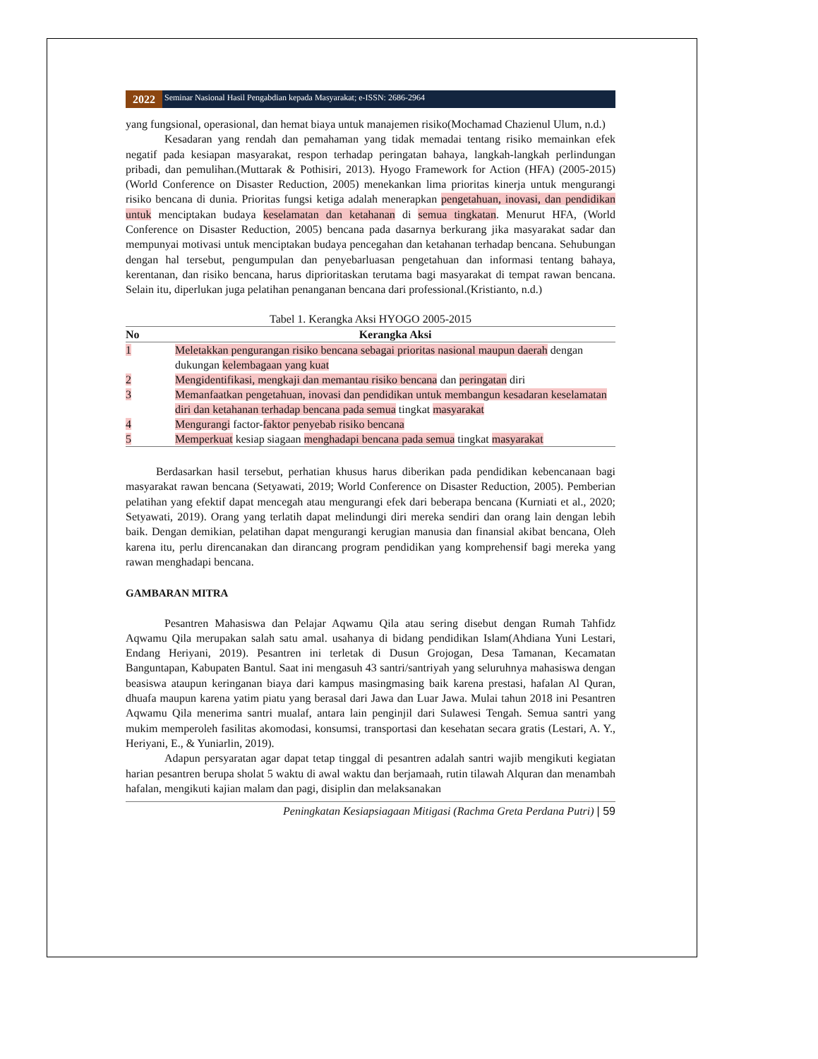2022
Seminar Nasional Hasil Pengabdian kepada Masyarakat; e-ISSN: 2686-2964
yang fungsional, operasional, dan hemat biaya untuk manajemen risiko(Mochamad Chazienul Ulum, n.d.)
Kesadaran yang rendah dan pemahaman yang tidak memadai tentang risiko memainkan efek negatif pada kesiapan masyarakat, respon terhadap peringatan bahaya, langkah-langkah perlindungan pribadi, dan pemulihan.(Muttarak & Pothisiri, 2013). Hyogo Framework for Action (HFA) (2005-2015) (World Conference on Disaster Reduction, 2005) menekankan lima prioritas kinerja untuk mengurangi risiko bencana di dunia. Prioritas fungsi ketiga adalah menerapkan pengetahuan, inovasi, dan pendidikan untuk menciptakan budaya keselamatan dan ketahanan di semua tingkatan. Menurut HFA, (World Conference on Disaster Reduction, 2005) bencana pada dasarnya berkurang jika masyarakat sadar dan mempunyai motivasi untuk menciptakan budaya pencegahan dan ketahanan terhadap bencana. Sehubungan dengan hal tersebut, pengumpulan dan penyebarluasan pengetahuan dan informasi tentang bahaya, kerentanan, dan risiko bencana, harus diprioritaskan terutama bagi masyarakat di tempat rawan bencana. Selain itu, diperlukan juga pelatihan penanganan bencana dari professional.(Kristianto, n.d.)
Tabel 1. Kerangka Aksi HYOGO 2005-2015
| No | Kerangka Aksi |
| --- | --- |
| 1 | Meletakkan pengurangan risiko bencana sebagai prioritas nasional maupun daerah dengan dukungan kelembagaan yang kuat |
| 2 | Mengidentifikasi, mengkaji dan memantau risiko bencana dan peringatan diri |
| 3 | Memanfaatkan pengetahuan, inovasi dan pendidikan untuk membangun kesadaran keselamatan diri dan ketahanan terhadap bencana pada semua tingkat masyarakat |
| 4 | Mengurangi factor- faktor penyebab risiko bencana |
| 5 | Memperkuat kesiap siagaan menghadapi bencana pada semua tingkat masyarakat |
Berdasarkan hasil tersebut, perhatian khusus harus diberikan pada pendidikan kebencanaan bagi masyarakat rawan bencana (Setyawati, 2019; World Conference on Disaster Reduction, 2005). Pemberian pelatihan yang efektif dapat mencegah atau mengurangi efek dari beberapa bencana (Kurniati et al., 2020; Setyawati, 2019). Orang yang terlatih dapat melindungi diri mereka sendiri dan orang lain dengan lebih baik. Dengan demikian, pelatihan dapat mengurangi kerugian manusia dan finansial akibat bencana, Oleh karena itu, perlu direncanakan dan dirancang program pendidikan yang komprehensif bagi mereka yang rawan menghadapi bencana.
GAMBARAN MITRA
Pesantren Mahasiswa dan Pelajar Aqwamu Qila atau sering disebut dengan Rumah Tahfidz Aqwamu Qila merupakan salah satu amal. usahanya di bidang pendidikan Islam(Ahdiana Yuni Lestari, Endang Heriyani, 2019). Pesantren ini terletak di Dusun Grojogan, Desa Tamanan, Kecamatan Banguntapan, Kabupaten Bantul. Saat ini mengasuh 43 santri/santriyah yang seluruhnya mahasiswa dengan beasiswa ataupun keringanan biaya dari kampus masingmasing baik karena prestasi, hafalan Al Quran, dhuafa maupun karena yatim piatu yang berasal dari Jawa dan Luar Jawa. Mulai tahun 2018 ini Pesantren Aqwamu Qila menerima santri mualaf, antara lain penginjil dari Sulawesi Tengah. Semua santri yang mukim memperoleh fasilitas akomodasi, konsumsi, transportasi dan kesehatan secara gratis (Lestari, A. Y., Heriyani, E., & Yuniarlin, 2019).
Adapun persyaratan agar dapat tetap tinggal di pesantren adalah santri wajib mengikuti kegiatan harian pesantren berupa sholat 5 waktu di awal waktu dan berjamaah, rutin tilawah Alquran dan menambah hafalan, mengikuti kajian malam dan pagi, disiplin dan melaksanakan
Peningkatan Kesiapsiagaan Mitigasi (Rachma Greta Perdana Putri) | 59